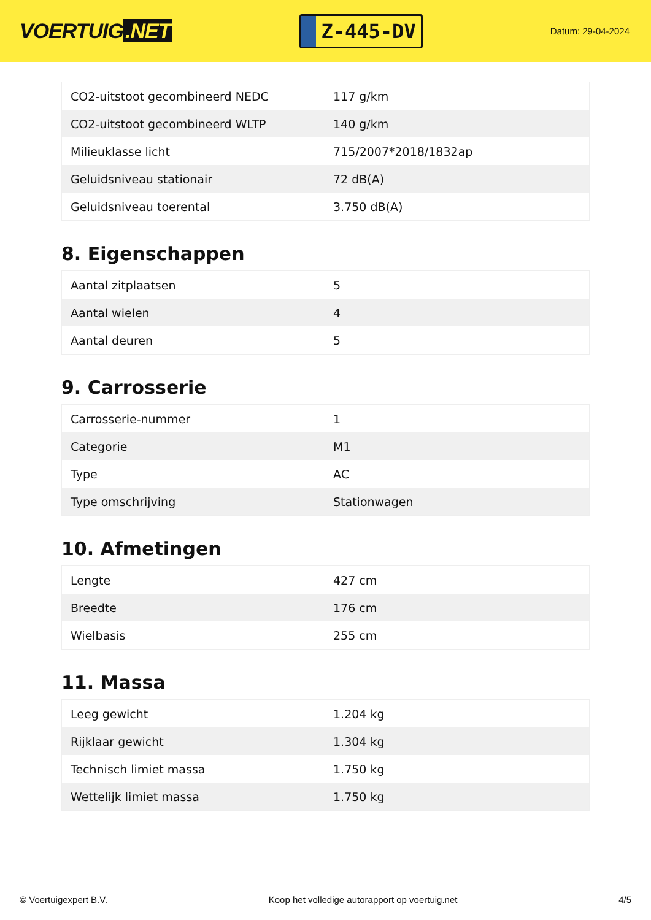VOERTUIG.NET
Z-445-DV
Datum: 29-04-2024
| CO2-uitstoot gecombineerd NEDC | 117 g/km |
| CO2-uitstoot gecombineerd WLTP | 140 g/km |
| Milieuklasse licht | 715/2007*2018/1832ap |
| Geluidsniveau stationair | 72 dB(A) |
| Geluidsniveau toerental | 3.750 dB(A) |
8. Eigenschappen
| Aantal zitplaatsen | 5 |
| Aantal wielen | 4 |
| Aantal deuren | 5 |
9. Carrosserie
| Carrosserie-nummer | 1 |
| Categorie | M1 |
| Type | AC |
| Type omschrijving | Stationwagen |
10. Afmetingen
| Lengte | 427 cm |
| Breedte | 176 cm |
| Wielbasis | 255 cm |
11. Massa
| Leeg gewicht | 1.204 kg |
| Rijklaar gewicht | 1.304 kg |
| Technisch limiet massa | 1.750 kg |
| Wettelijk limiet massa | 1.750 kg |
© Voertuigexpert B.V. Koop het volledige autorapport op voertuig.net 4/5